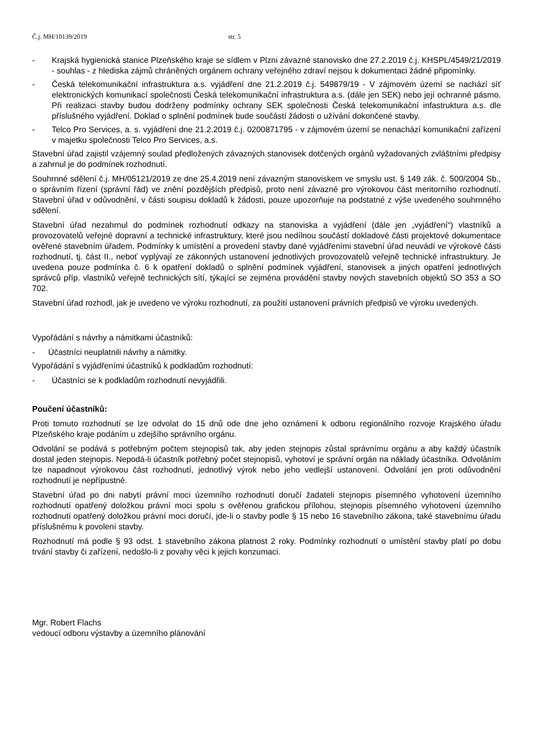Č.j. MH/10139/2019 str. 5
- Krajská hygienická stanice Plzeňského kraje se sídlem v Plzni závazné stanovisko dne 27.2.2019 č.j. KHSPL/4549/21/2019 - souhlas - z hlediska zájmů chráněných orgánem ochrany veřejného zdraví nejsou k dokumentaci žádné připomínky.
- Česká telekomunikační infrastruktura a.s. vyjádření dne 21.2.2019 č.j. 549879/19 - V zájmovém území se nachází síť elektronických komunikací společnosti Česká telekomunikační infrastruktura a.s. (dále jen SEK) nebo její ochranné pásmo. Při realizaci stavby budou dodrženy podmínky ochrany SEK společnosti Česká telekomunikační infastruktura a.s. dle příslušného vyjádření. Doklad o splnění podmínek bude součástí žádosti o užívání dokončené stavby.
- Telco Pro Services, a. s. vyjádření dne 21.2.2019 č.j. 0200871795 - v zájmovém území se nenachází komunikační zařízení v majetku společnosti Telco Pro Services, a.s.
Stavební úřad zajistil vzájemný soulad předložených závazných stanovisek dotčených orgánů vyžadovaných zvláštními předpisy a zahrnul je do podmínek rozhodnutí.
Souhrnné sdělení č.j. MH/05121/2019 ze dne 25.4.2019 není závazným stanoviskem ve smyslu ust. § 149 zák. č. 500/2004 Sb., o správním řízení (správní řád) ve znění pozdějších předpisů, proto není závazné pro výrokovou část meritorního rozhodnutí. Stavební úřad v odůvodnění, v části soupisu dokladů k žádosti, pouze upozorňuje na podstatné z výše uvedeného souhrnného sdělení.
Stavební úřad nezahrnul do podmínek rozhodnutí odkazy na stanoviska a vyjádření (dále jen „vyjádření“) vlastníků a provozovatelů veřejné dopravní a technické infrastruktury, které jsou nedílnou součástí dokladové části projektové dokumentace ověřené stavebním úřadem. Podmínky k umístění a provedení stavby dané vyjádřeními stavební úřad neuvádí ve výrokové části rozhodnutí, tj. část II., neboť vyplývají ze zákonných ustanovení jednotlivých provozovatelů veřejně technické infrastruktury. Je uvedena pouze podmínka č. 6 k opatření dokladů o splnění podmínek vyjádření, stanovisek a jiných opatření jednotlivých správců příp. vlastníků veřejně technických sítí, týkající se zejména provádění stavby nových stavebních objektů SO 353 a SO 702.
Stavební úřad rozhodl, jak je uvedeno ve výroku rozhodnutí, za použití ustanovení právních předpisů ve výroku uvedených.
Vypořádání s návrhy a námitkami účastníků:
- Účastníci neuplatnili návrhy a námitky.
Vypořádání s vyjádřeními účastníků k podkladům rozhodnutí:
- Účastníci se k podkladům rozhodnutí nevyjádřili.
Poučení účastníků:
Proti tomuto rozhodnutí se lze odvolat do 15 dnů ode dne jeho oznámení k odboru regionálního rozvoje Krajského úřadu Plzeňského kraje podáním u zdejšího správního orgánu.
Odvolání se podává s potřebným počtem stejnopisů tak, aby jeden stejnopis zůstal správnímu orgánu a aby každý účastník dostal jeden stejnopis. Nepodá-li účastník potřebný počet stejnopisů, vyhotoví je správní orgán na náklady účastníka. Odvoláním lze napadnout výrokovou část rozhodnutí, jednotlivý výrok nebo jeho vedlejší ustanovení. Odvolání jen proti odůvodnění rozhodnutí je nepřípustné.
Stavební úřad po dni nabytí právní moci územního rozhodnutí doručí žadateli stejnopis písemného vyhotovení územního rozhodnutí opatřený doložkou právní moci spolu s ověřenou grafickou přílohou, stejnopis písemného vyhotovení územního rozhodnutí opatřený doložkou právní moci doručí, jde-li o stavby podle § 15 nebo 16 stavebního zákona, také stavebnímu úřadu příslušnému k povolení stavby.
Rozhodnutí má podle § 93 odst. 1 stavebního zákona platnost 2 roky. Podmínky rozhodnutí o umístění stavby platí po dobu trvání stavby či zařízení, nedošlo-li z povahy věci k jejich konzumaci.
Mgr. Robert Flachs
vedoucí odboru výstavby a územního plánování